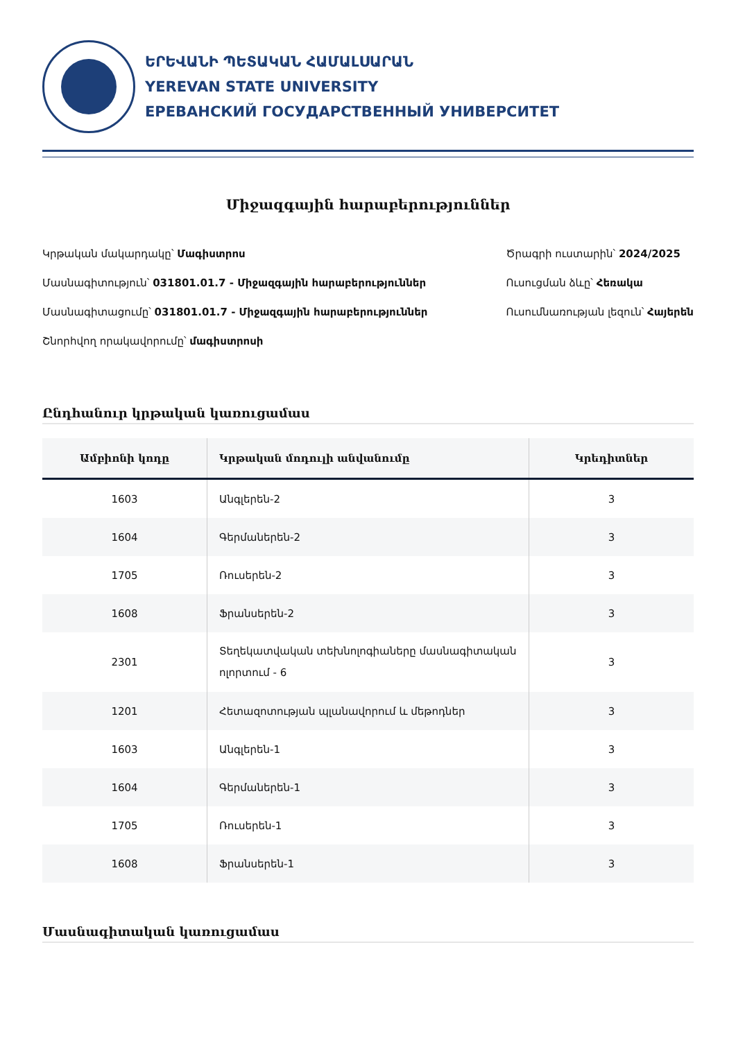ԵՐԵՎԱՆԻ ՊԵՏԱԿԱՆ ՀԱՄԱԼՍԱՐԱՆ
YEREVAN STATE UNIVERSITY
ЕРЕВАНСКИЙ ГОСУДАРСТВЕННЫЙ УНИВЕРСИТЕТ
Միջազգային հարաբերություններ
Կրթական մակարդակը՝ Մագիստրոս
Մասնագիտություն՝ 031801.01.7 - Միջազգային հարաբերություններ
Մասնագիտացումը՝ 031801.01.7 - Միջազգային հարաբերություններ
Շնորհվող որակավորումը՝ մագիստրոսի
Ծրագրի ուստարին՝ 2024/2025
Ուսուցման ձևը՝ Հեռակա
Ուսումնառության լեզուն՝ Հայերեն
Ընդհանուր կրթական կառուցամաս
| Ամբիոնի կոդը | Կրթական մոդուլի անվանումը | Կրեդիտներ |
| --- | --- | --- |
| 1603 | Անգլերեն-2 | 3 |
| 1604 | Գերմաներեն-2 | 3 |
| 1705 | Ռուսերեն-2 | 3 |
| 1608 | Ֆրանսերեն-2 | 3 |
| 2301 | Տեղեկատվական տեխնոլոգիաները մասնագիտական ոլորտում - 6 | 3 |
| 1201 | Հետազոտության պլանավորում և մեթոդներ | 3 |
| 1603 | Անգլերեն-1 | 3 |
| 1604 | Գերմաներեն-1 | 3 |
| 1705 | Ռուսերեն-1 | 3 |
| 1608 | Ֆրանսերեն-1 | 3 |
Մասնագիտական կառուցամաս